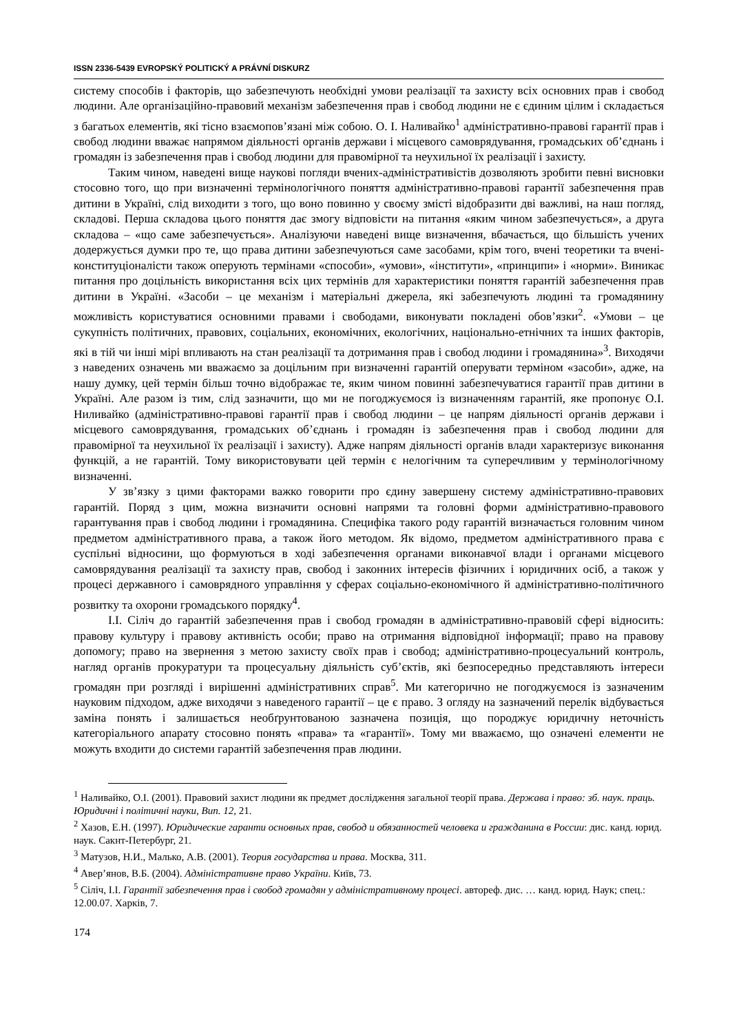ISSN 2336-5439 EVROPSKÝ POLITICKÝ A PRÁVNÍ DISKURZ
систему способів і факторів, що забезпечують необхідні умови реалізації та захисту всіх основних прав і свобод людини. Але організаційно-правовий механізм забезпечення прав і свобод людини не є єдиним цілим і складається з багатьох елементів, які тісно взаємопов’язані між собою. О. І. Наливайко<sup>1</sup> адміністративно-правові гарантії прав і свобод людини вважає напрямом діяльності органів держави і місцевого самоврядування, громадських об’єднань і громадян із забезпечення прав і свобод людини для правомірної та неухильної їх реалізації і захисту.
Таким чином, наведені вище наукові погляди вчених-адміністративістів дозволяють зробити певні висновки стосовно того, що при визначенні термінологічного поняття адміністративно-правові гарантії забезпечення прав дитини в Україні, слід виходити з того, що воно повинно у своєму змісті відобразити дві важливі, на наш погляд, складові. Перша складова цього поняття дає змогу відповісти на питання «яким чином забезпечується», а друга складова – «що саме забезпечується». Аналізуючи наведені вище визначення, вбачається, що більшість учених додержується думки про те, що права дитини забезпечуються саме засобами, крім того, вчені теоретики та вчені-конституціоналісти також оперують термінами «способи», «умови», «інститути», «принципи» і «норми». Виникає питання про доцільність використання всіх цих термінів для характеристики поняття гарантій забезпечення прав дитини в Україні. «Засоби – це механізм і матеріальні джерела, які забезпечують людині та громадянину можливість користуватися основними правами і свободами, виконувати покладені обов’язки<sup>2</sup>. «Умови – це сукупність політичних, правових, соціальних, економічних, екологічних, національно-етнічних та інших факторів, які в тій чи інші мірі впливають на стан реалізації та дотримання прав і свобод людини і громадянина»<sup>3</sup>. Виходячи з наведених означень ми вважаємо за доцільним при визначенні гарантій оперувати терміном «засоби», адже, на нашу думку, цей термін більш точно відображає те, яким чином повинні забезпечуватися гарантії прав дитини в Україні. Але разом із тим, слід зазначити, що ми не погоджуємося із визначенням гарантій, яке пропонує О.І. Ниливайко (адміністративно-правові гарантії прав і свобод людини – це напрям діяльності органів держави і місцевого самоврядування, громадських об’єднань і громадян із забезпечення прав і свобод людини для правомірної та неухильної їх реалізації і захисту). Адже напрям діяльності органів влади характеризує виконання функцій, а не гарантій. Тому використовувати цей термін є нелогічним та суперечливим у термінологічному визначенні.
У зв’язку з цими факторами важко говорити про єдину завершену систему адміністративно-правових гарантій. Поряд з цим, можна визначити основні напрями та головні форми адміністративно-правового гарантування прав і свобод людини і громадянина. Специфіка такого роду гарантій визначається головним чином предметом адміністративного права, а також його методом. Як відомо, предметом адміністративного права є суспільні відносини, що формуються в ході забезпечення органами виконавчої влади і органами місцевого самоврядування реалізації та захисту прав, свобод і законних інтересів фізичних і юридичних осіб, а також у процесі державного і самоврядного управління у сферах соціально-економічного й адміністративно-політичного розвитку та охорони громадського порядку<sup>4</sup>.
І.І. Сіліч до гарантій забезпечення прав і свобод громадян в адміністративно-правовій сфері відносить: правову культуру і правову активність особи; право на отримання відповідної інформації; право на правову допомогу; право на звернення з метою захисту своїх прав і свобод; адміністративно-процесуальний контроль, нагляд органів прокуратури та процесуальну діяльність суб’єктів, які безпосередньо представляють інтереси громадян при розгляді і вирішенні адміністративних справ<sup>5</sup>. Ми категорично не погоджуємося із зазначеним науковим підходом, адже виходячи з наведеного гарантії – це є право. З огляду на зазначений перелік відбувається заміна понять і залишається необґрунтованою зазначена позиція, що породжує юридичну неточність категоріального апарату стосовно понять «права» та «гарантії». Тому ми вважаємо, що означені елементи не можуть входити до системи гарантій забезпечення прав людини.
<sup>1</sup> Наливайко, О.І. (2001). Правовий захист людини як предмет дослідження загальної теорії права. Держава і право: зб. наук. праць. Юридичні і політичні науки, Вип. 12, 21.
<sup>2</sup> Хазов, Е.Н. (1997). Юридические гаранти основных прав, свобод и обязанностей человека и гражданина в России: дис. канд. юрид. наук. Сакнт-Петербург, 21.
<sup>3</sup> Матузов, Н.И., Малько, А.В. (2001). Теория государства и права. Москва, 311.
<sup>4</sup> Авер’янов, В.Б. (2004). Адміністративне право України. Київ, 73.
<sup>5</sup> Сіліч, І.І. Гарантії забезпечення прав і свобод громадян у адміністративному процесі. автореф. дис. … канд. юрид. Наук; спец.: 12.00.07. Харків, 7.
174